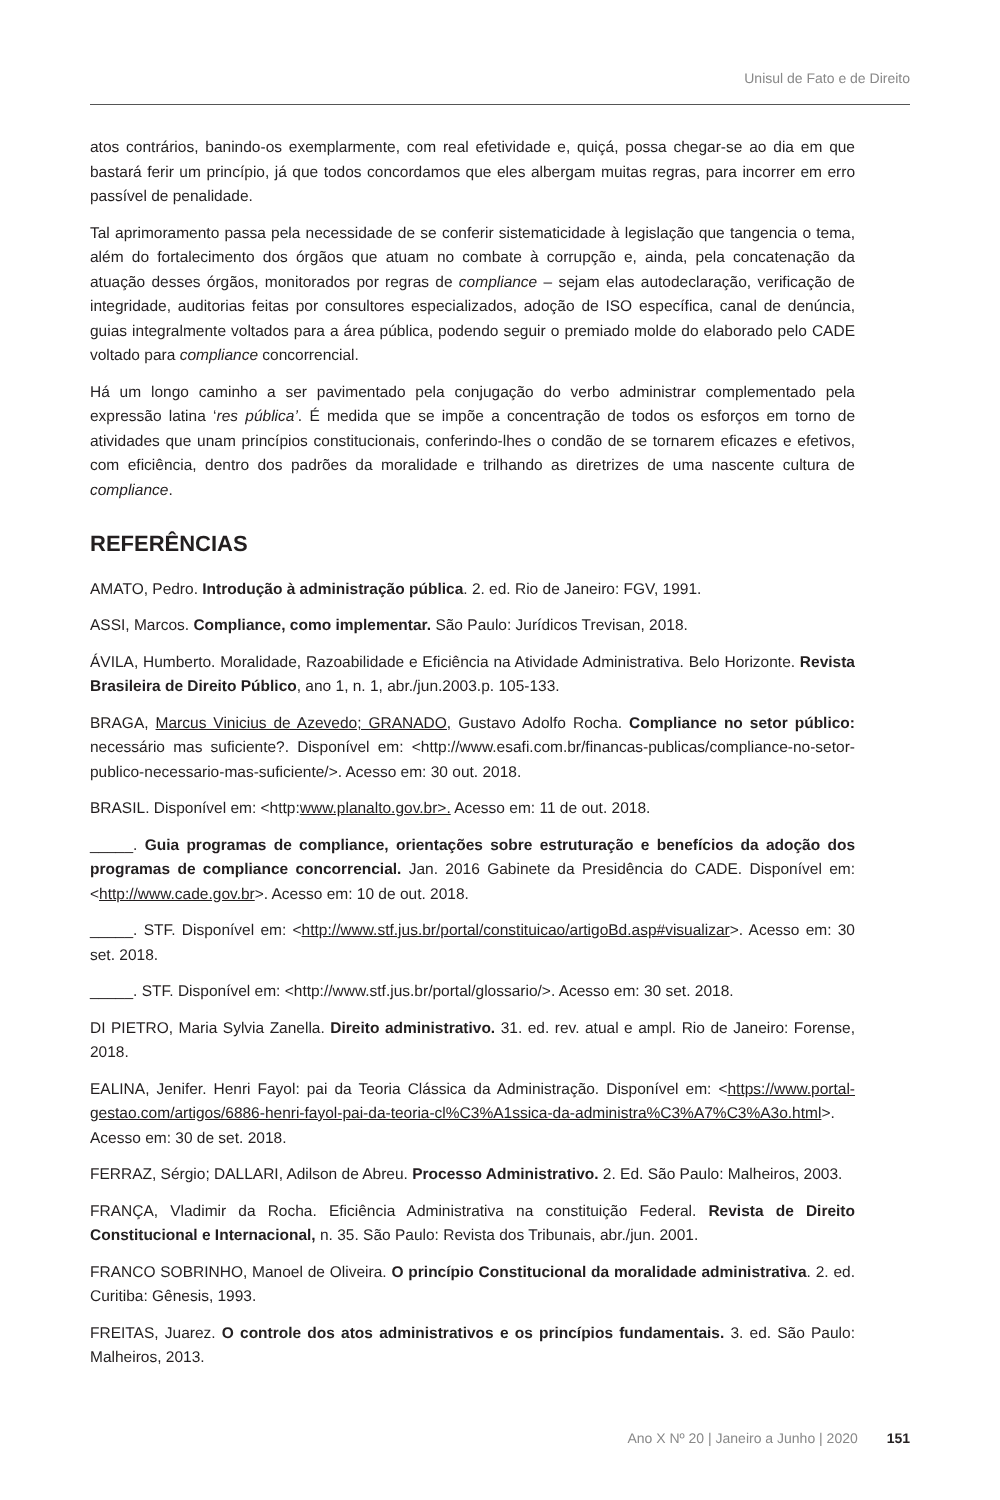Unisul de Fato e de Direito
atos contrários, banindo-os exemplarmente, com real efetividade e, quiçá, possa chegar-se ao dia em que bastará ferir um princípio, já que todos concordamos que eles albergam muitas regras, para incorrer em erro passível de penalidade.
Tal aprimoramento passa pela necessidade de se conferir sistematicidade à legislação que tangencia o tema, além do fortalecimento dos órgãos que atuam no combate à corrupção e, ainda, pela concatenação da atuação desses órgãos, monitorados por regras de compliance – sejam elas autodeclaração, verificação de integridade, auditorias feitas por consultores especializados, adoção de ISO específica, canal de denúncia, guias integralmente voltados para a área pública, podendo seguir o premiado molde do elaborado pelo CADE voltado para compliance concorrencial.
Há um longo caminho a ser pavimentado pela conjugação do verbo administrar complementado pela expressão latina ‘res pública’. É medida que se impõe a concentração de todos os esforços em torno de atividades que unam princípios constitucionais, conferindo-lhes o condão de se tornarem eficazes e efetivos, com eficiência, dentro dos padrões da moralidade e trilhando as diretrizes de uma nascente cultura de compliance.
REFERÊNCIAS
AMATO, Pedro. Introdução à administração pública. 2. ed. Rio de Janeiro: FGV, 1991.
ASSI, Marcos. Compliance, como implementar. São Paulo: Jurídicos Trevisan, 2018.
ÁVILA, Humberto. Moralidade, Razoabilidade e Eficiência na Atividade Administrativa. Belo Horizonte. Revista Brasileira de Direito Público, ano 1, n. 1, abr./jun.2003.p. 105-133.
BRAGA, Marcus Vinicius de Azevedo; GRANADO, Gustavo Adolfo Rocha. Compliance no setor público: necessário mas suficiente?. Disponível em: <http://www.esafi.com.br/financas-publicas/compliance-no-setor-publico-necessario-mas-suficiente/>. Acesso em: 30 out. 2018.
BRASIL. Disponível em: <http:www.planalto.gov.br>. Acesso em: 11 de out. 2018.
_____. Guia programas de compliance, orientações sobre estruturação e benefícios da adoção dos programas de compliance concorrencial. Jan. 2016 Gabinete da Presidência do CADE. Disponível em: <http://www.cade.gov.br>. Acesso em: 10 de out. 2018.
_____. STF. Disponível em: <http://www.stf.jus.br/portal/constituicao/artigoBd.asp#visualizar>. Acesso em: 30 set. 2018.
_____. STF. Disponível em: <http://www.stf.jus.br/portal/glossario/>. Acesso em: 30 set. 2018.
DI PIETRO, Maria Sylvia Zanella. Direito administrativo. 31. ed. rev. atual e ampl. Rio de Janeiro: Forense, 2018.
EALINA, Jenifer. Henri Fayol: pai da Teoria Clássica da Administração. Disponível em: <https://www.portal-gestao.com/artigos/6886-henri-fayol-pai-da-teoria-cl%C3%A1ssica-da-administra%C3%A7%C3%A3o.html>. Acesso em: 30 de set. 2018.
FERRAZ, Sérgio; DALLARI, Adilson de Abreu. Processo Administrativo. 2. Ed. São Paulo: Malheiros, 2003.
FRANÇA, Vladimir da Rocha. Eficiência Administrativa na constituição Federal. Revista de Direito Constitucional e Internacional, n. 35. São Paulo: Revista dos Tribunais, abr./jun. 2001.
FRANCO SOBRINHO, Manoel de Oliveira. O princípio Constitucional da moralidade administrativa. 2. ed. Curitiba: Gênesis, 1993.
FREITAS, Juarez. O controle dos atos administrativos e os princípios fundamentais. 3. ed. São Paulo: Malheiros, 2013.
Ano X Nº 20 | Janeiro a Junho | 2020 151